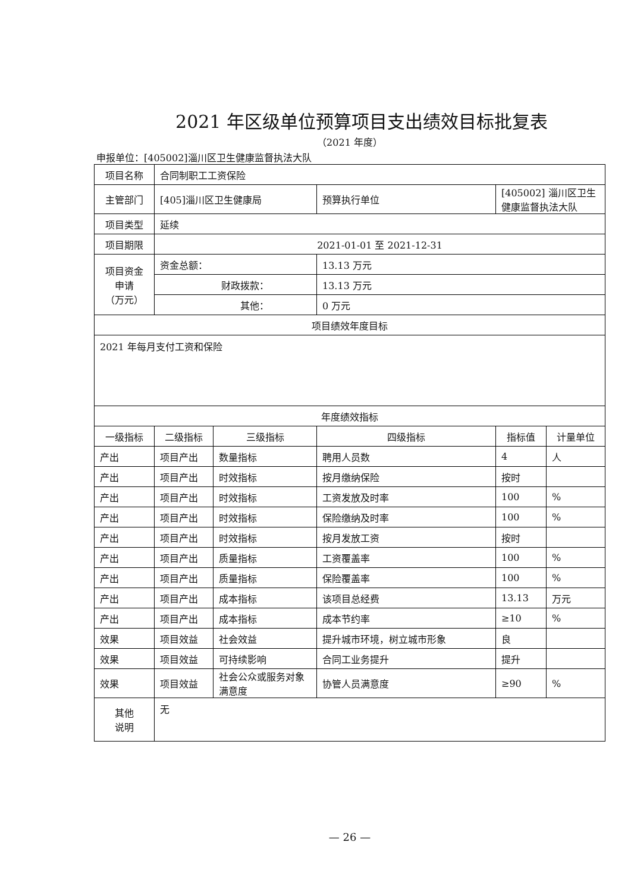2021 年区级单位预算项目支出绩效目标批复表
（2021 年度）
申报单位：[405002]淄川区卫生健康监督执法大队
| 项目名称 | 合同制职工工资保险 | | | | |
| 主管部门 | [405]淄川区卫生健康局 | | 预算执行单位 | [405002] 淄川区卫生健康监督执法大队 | |
| 项目类型 | 延续 | | | | |
| 项目期限 | 2021-01-01 至 2021-12-31 | | | | |
| 项目资金 申请 （万元） | 资金总额： | | 13.13 万元 | | |
| | 财政拨款： | | 13.13 万元 | | |
| | 其他： | | 0 万元 | | |
| 项目绩效年度目标 | | | | | |
| 2021 年每月支付工资和保险 | | | | | |
| 年度绩效指标 | | | | | |
| 一级指标 | 二级指标 | 三级指标 | 四级指标 | 指标值 | 计量单位 |
| 产出 | 项目产出 | 数量指标 | 聘用人员数 | 4 | 人 |
| 产出 | 项目产出 | 时效指标 | 按月缴纳保险 | 按时 | |
| 产出 | 项目产出 | 时效指标 | 工资发放及时率 | 100 | % |
| 产出 | 项目产出 | 时效指标 | 保险缴纳及时率 | 100 | % |
| 产出 | 项目产出 | 时效指标 | 按月发放工资 | 按时 | |
| 产出 | 项目产出 | 质量指标 | 工资覆盖率 | 100 | % |
| 产出 | 项目产出 | 质量指标 | 保险覆盖率 | 100 | % |
| 产出 | 项目产出 | 成本指标 | 该项目总经费 | 13.13 | 万元 |
| 产出 | 项目产出 | 成本指标 | 成本节约率 | ≥10 | % |
| 效果 | 项目效益 | 社会效益 | 提升城市环境，树立城市形象 | 良 | |
| 效果 | 项目效益 | 可持续影响 | 合同工业务提升 | 提升 | |
| 效果 | 项目效益 | 社会公众或服务对象满意度 | 协管人员满意度 | ≥90 | % |
| 其他 说明 | 无 | | | | |
— 26 —